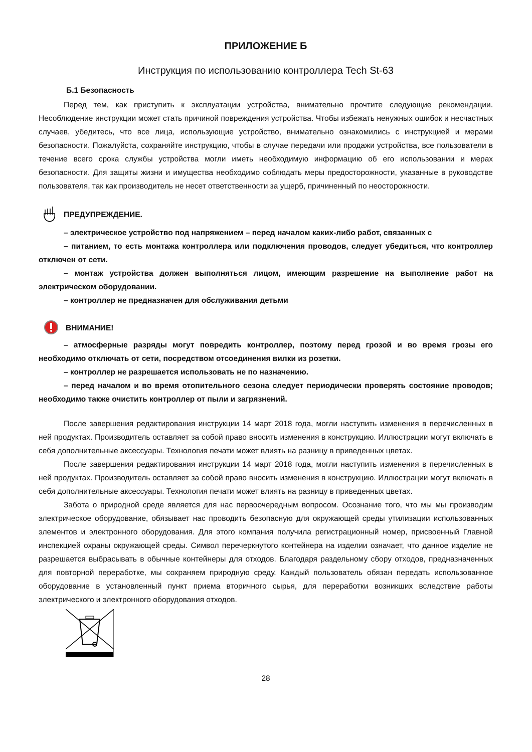ПРИЛОЖЕНИЕ Б
Инструкция по использованию контроллера Tech St-63
Б.1 Безопасность
Перед тем, как приступить к эксплуатации устройства, внимательно прочтите следующие рекомендации. Несоблюдение инструкции может стать причиной повреждения устройства. Чтобы избежать ненужных ошибок и несчастных случаев, убедитесь, что все лица, использующие устройство, внимательно ознакомились с инструкцией и мерами безопасности. Пожалуйста, сохраняйте инструкцию, чтобы в случае передачи или продажи устройства, все пользователи в течение всего срока службы устройства могли иметь необходимую информацию об его использовании и мерах безопасности. Для защиты жизни и имущества необходимо соблюдать меры предосторожности, указанные в руководстве пользователя, так как производитель не несет ответственности за ущерб, причиненный по неосторожности.
ПРЕДУПРЕЖДЕНИЕ.
– электрическое устройство под напряжением – перед началом каких-либо работ, связанных с
– питанием, то есть монтажа контроллера или подключения проводов, следует убедиться, что контроллер отключен от сети.
– монтаж устройства должен выполняться лицом, имеющим разрешение на выполнение работ на электрическом оборудовании.
– контроллер не предназначен для обслуживания детьми
ВНИМАНИЕ!
– атмосферные разряды могут повредить контроллер, поэтому перед грозой и во время грозы его необходимо отключать от сети, посредством отсоединения вилки из розетки.
– контроллер не разрешается использовать не по назначению.
– перед началом и во время отопительного сезона следует периодически проверять состояние проводов; необходимо также очистить контроллер от пыли и загрязнений.
После завершения редактирования инструкции 14 март 2018 года, могли наступить изменения в перечисленных в ней продуктах. Производитель оставляет за собой право вносить изменения в конструкцию. Иллюстрации могут включать в себя дополнительные аксессуары. Технология печати может влиять на разницу в приведенных цветах.
После завершения редактирования инструкции 14 март 2018 года, могли наступить изменения в перечисленных в ней продуктах. Производитель оставляет за собой право вносить изменения в конструкцию. Иллюстрации могут включать в себя дополнительные аксессуары. Технология печати может влиять на разницу в приведенных цветах.
Забота о природной среде является для нас первоочередным вопросом. Осознание того, что мы мы производим электрическое оборудование, обязывает нас проводить безопасную для окружающей среды утилизации использованных элементов и электронного оборудования. Для этого компания получила регистрационный номер, присвоенный Главной инспекцией охраны окружающей среды. Символ перечеркнутого контейнера на изделии означает, что данное изделие не разрешается выбрасывать в обычные контейнеры для отходов. Благодаря раздельному сбору отходов, предназначенных для повторной переработке, мы сохраняем природную среду. Каждый пользователь обязан передать использованное оборудование в установленный пункт приема вторичного сырья, для переработки возникших вследствие работы электрического и электронного оборудования отходов.
28